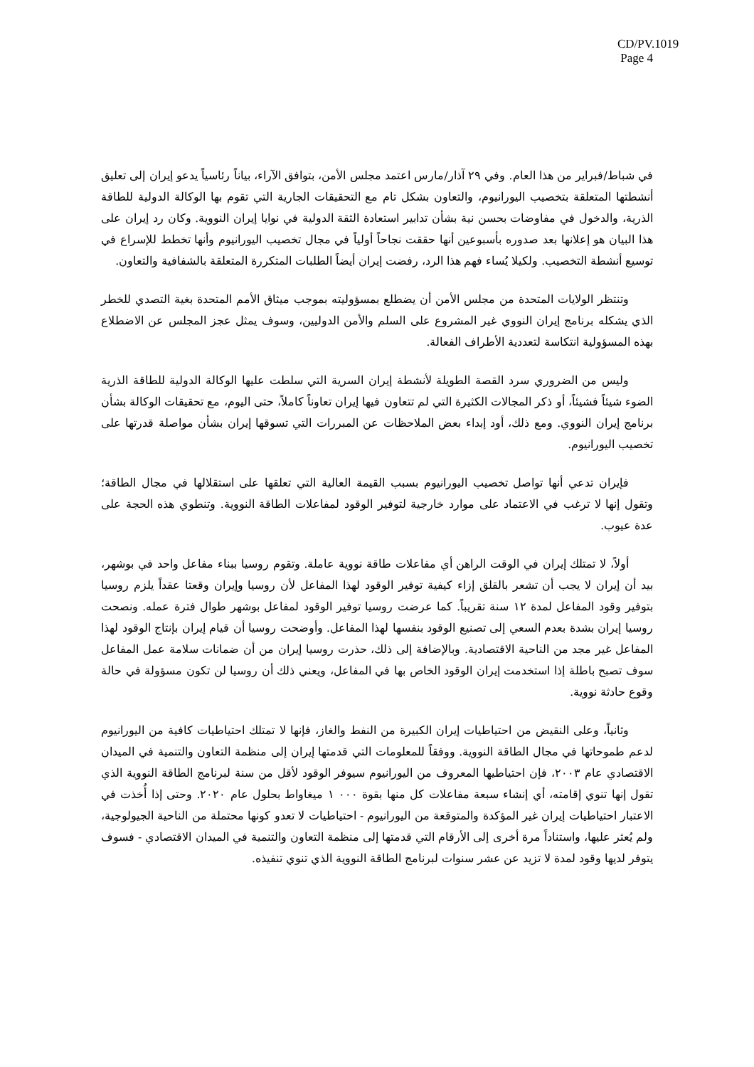CD/PV.1019
Page 4
في شباط/فبراير من هذا العام. وفي ٢٩ آذار/مارس اعتمد مجلس الأمن، بتوافق الآراء، بياناً رئاسياً يدعو إيران إلى تعليق أنشطتها المتعلقة بتخصيب اليورانيوم، والتعاون بشكل تام مع التحقيقات الجارية التي تقوم بها الوكالة الدولية للطاقة الذرية، والدخول في مفاوضات بحسن نية بشأن تدابير استعادة الثقة الدولية في نوايا إيران النووية. وكان رد إيران على هذا البيان هو إعلانها بعد صدوره بأسبوعين أنها حققت نجاحاً أولياً في مجال تخصيب اليورانيوم وأنها تخطط للإسراع في توسيع أنشطة التخصيب. ولكيلا يُساء فهم هذا الرد، رفضت إيران أيضاً الطلبات المتكررة المتعلقة بالشفافية والتعاون.
وتنتظر الولايات المتحدة من مجلس الأمن أن يضطلع بمسؤوليته بموجب ميثاق الأمم المتحدة بغية التصدي للخطر الذي يشكله برنامج إيران النووي غير المشروع على السلم والأمن الدوليين، وسوف يمثل عجز المجلس عن الاضطلاع بهذه المسؤولية انتكاسة لتعددية الأطراف الفعالة.
وليس من الضروري سرد القصة الطويلة لأنشطة إيران السرية التي سلطت عليها الوكالة الدولية للطاقة الذرية الضوء شيئاً فشيئاً، أو ذكر المجالات الكثيرة التي لم تتعاون فيها إيران تعاوناً كاملاً، حتى اليوم، مع تحقيقات الوكالة بشأن برنامج إيران النووي. ومع ذلك، أود إبداء بعض الملاحظات عن المبررات التي تسوقها إيران بشأن مواصلة قدرتها على تخصيب اليورانيوم.
فإيران تدعي أنها تواصل تخصيب اليورانيوم بسبب القيمة العالية التي تعلقها على استقلالها في مجال الطاقة؛ وتقول إنها لا ترغب في الاعتماد على موارد خارجية لتوفير الوقود لمفاعلات الطاقة النووية. وتنطوي هذه الحجة على عدة عيوب.
أولاً، لا تمتلك إيران في الوقت الراهن أي مفاعلات طاقة نووية عاملة. وتقوم روسيا ببناء مفاعل واحد في بوشهر، بيد أن إيران لا يجب أن تشعر بالقلق إزاء كيفية توفير الوقود لهذا المفاعل لأن روسيا وإيران وقعتا عقداً يلزم روسيا بتوفير وقود المفاعل لمدة ١٢ سنة تقريباً. كما عرضت روسيا توفير الوقود لمفاعل بوشهر طوال فترة عمله. ونصحت روسيا إيران بشدة بعدم السعي إلى تصنيع الوقود بنفسها لهذا المفاعل. وأوضحت روسيا أن قيام إيران بإنتاج الوقود لهذا المفاعل غير مجد من الناحية الاقتصادية. وبالإضافة إلى ذلك، حذرت روسيا إيران من أن ضمانات سلامة عمل المفاعل سوف تصبح باطلة إذا استخدمت إيران الوقود الخاص بها في المفاعل، ويعني ذلك أن روسيا لن تكون مسؤولة في حالة وقوع حادثة نووية.
وثانياً، وعلى النقيض من احتياطيات إيران الكبيرة من النفط والغاز، فإنها لا تمتلك احتياطيات كافية من اليورانيوم لدعم طموحاتها في مجال الطاقة النووية. ووفقاً للمعلومات التي قدمتها إيران إلى منظمة التعاون والتنمية في الميدان الاقتصادي عام ٢٠٠٣، فإن احتياطيها المعروف من اليورانيوم سيوفر الوقود لأقل من سنة لبرنامج الطاقة النووية الذي تقول إنها تنوي إقامته، أي إنشاء سبعة مفاعلات كل منها بقوة ٠٠٠ ١ ميغاواط بحلول عام ٢٠٢٠. وحتى إذا أُخذت في الاعتبار احتياطيات إيران غير المؤكدة والمتوقعة من اليورانيوم - احتياطيات لا تعدو كونها محتملة من الناحية الجيولوجية، ولم يُعثر عليها، واستناداً مرة أخرى إلى الأرقام التي قدمتها إلى منظمة التعاون والتنمية في الميدان الاقتصادي - فسوف يتوفر لديها وقود لمدة لا تزيد عن عشر سنوات لبرنامج الطاقة النووية الذي تنوي تنفيذه.